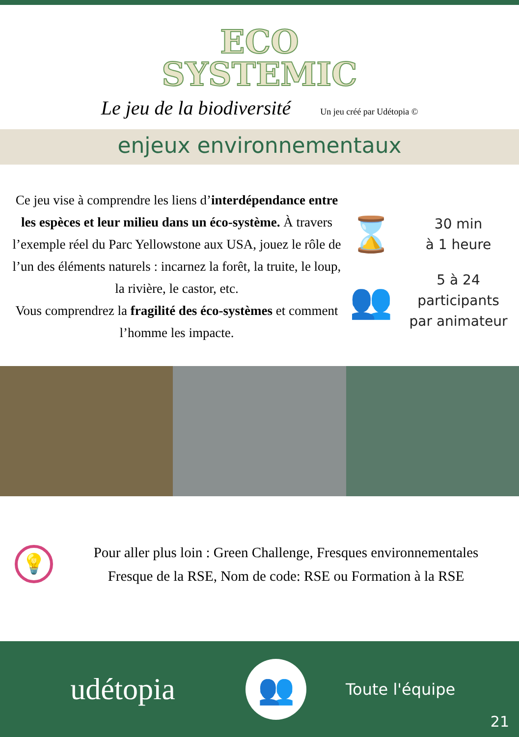ECO
SYSTEMIC
Le jeu de la biodiversité Un jeu créé par Udétopia ©
enjeux environnementaux
Ce jeu vise à comprendre les liens d’interdépendance entre les espèces et leur milieu dans un éco-système. À travers l’exemple réel du Parc Yellowstone aux USA, jouez le rôle de l’un des éléments naturels : incarnez la forêt, la truite, le loup, la rivière, le castor, etc.
Vous comprendrez la fragilité des éco-systèmes et comment l’homme les impacte.
⌛
30 min
à 1 heure
👥
5 à 24
participants
par animateur
💡
Pour aller plus loin : Green Challenge, Fresques environnementales
Fresque de la RSE, Nom de code: RSE ou Formation à la RSE
udétopia
👥
Toute l'équipe
21